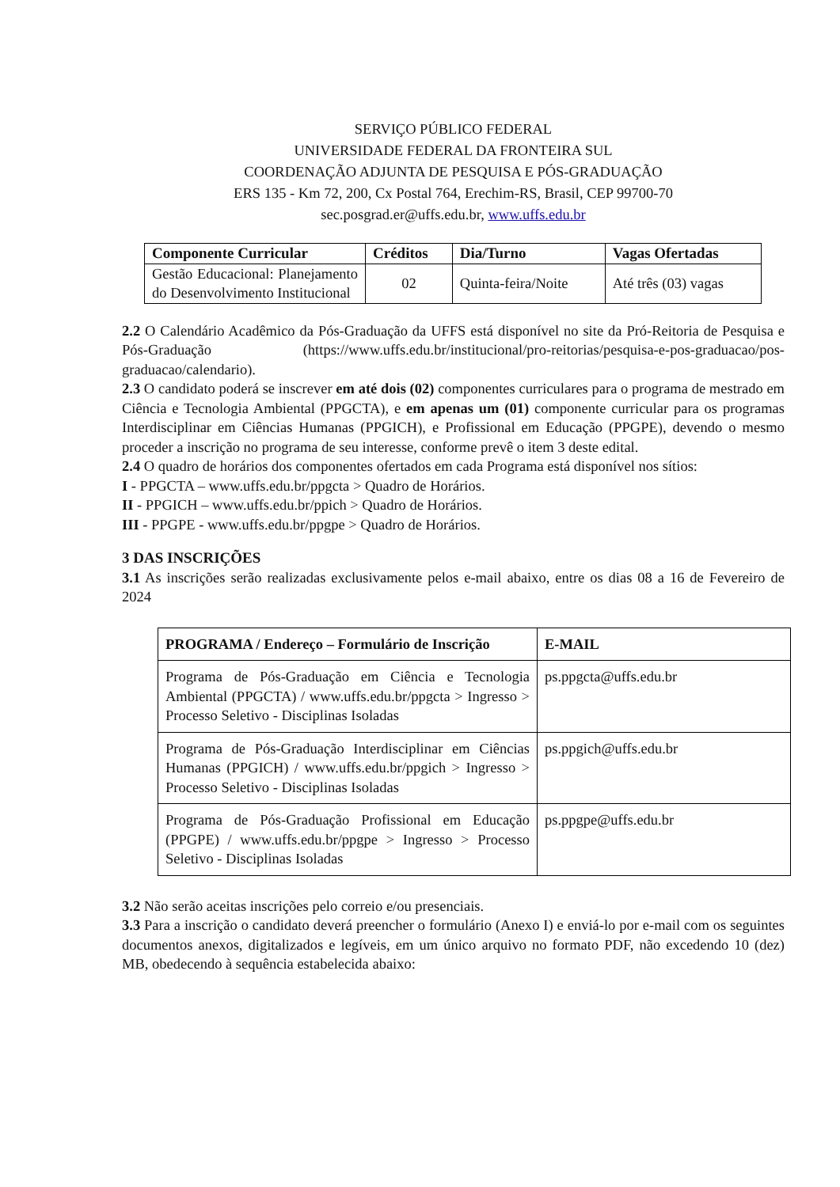SERVIÇO PÚBLICO FEDERAL
UNIVERSIDADE FEDERAL DA FRONTEIRA SUL
COORDENAÇÃO ADJUNTA DE PESQUISA E PÓS-GRADUAÇÃO
ERS 135 - Km 72, 200, Cx Postal 764, Erechim-RS, Brasil, CEP 99700-70
sec.posgrad.er@uffs.edu.br, www.uffs.edu.br
| Componente Curricular | Créditos | Dia/Turno | Vagas Ofertadas |
| --- | --- | --- | --- |
| Gestão Educacional: Planejamento do Desenvolvimento Institucional | 02 | Quinta-feira/Noite | Até três (03) vagas |
2.2 O Calendário Acadêmico da Pós-Graduação da UFFS está disponível no site da Pró-Reitoria de Pesquisa e Pós-Graduação (https://www.uffs.edu.br/institucional/pro-reitorias/pesquisa-e-pos-graduacao/pos-graduacao/calendario).
2.3 O candidato poderá se inscrever em até dois (02) componentes curriculares para o programa de mestrado em Ciência e Tecnologia Ambiental (PPGCTA), e em apenas um (01) componente curricular para os programas Interdisciplinar em Ciências Humanas (PPGICH), e Profissional em Educação (PPGPE), devendo o mesmo proceder a inscrição no programa de seu interesse, conforme prevê o item 3 deste edital.
2.4 O quadro de horários dos componentes ofertados em cada Programa está disponível nos sítios:
I - PPGCTA – www.uffs.edu.br/ppgcta > Quadro de Horários.
II - PPGICH – www.uffs.edu.br/ppich > Quadro de Horários.
III - PPGPE - www.uffs.edu.br/ppgpe > Quadro de Horários.
3 DAS INSCRIÇÕES
3.1 As inscrições serão realizadas exclusivamente pelos e-mail abaixo, entre os dias 08 a 16 de Fevereiro de 2024
| PROGRAMA / Endereço – Formulário de Inscrição | E-MAIL |
| --- | --- |
| Programa de Pós-Graduação em Ciência e Tecnologia Ambiental (PPGCTA) / www.uffs.edu.br/ppgcta > Ingresso > Processo Seletivo - Disciplinas Isoladas | ps.ppgcta@uffs.edu.br |
| Programa de Pós-Graduação Interdisciplinar em Ciências Humanas (PPGICH) / www.uffs.edu.br/ppgich > Ingresso > Processo Seletivo - Disciplinas Isoladas | ps.ppgich@uffs.edu.br |
| Programa de Pós-Graduação Profissional em Educação (PPGPE) / www.uffs.edu.br/ppgpe > Ingresso > Processo Seletivo - Disciplinas Isoladas | ps.ppgpe@uffs.edu.br |
3.2 Não serão aceitas inscrições pelo correio e/ou presenciais.
3.3 Para a inscrição o candidato deverá preencher o formulário (Anexo I) e enviá-lo por e-mail com os seguintes documentos anexos, digitalizados e legíveis, em um único arquivo no formato PDF, não excedendo 10 (dez) MB, obedecendo à sequência estabelecida abaixo: